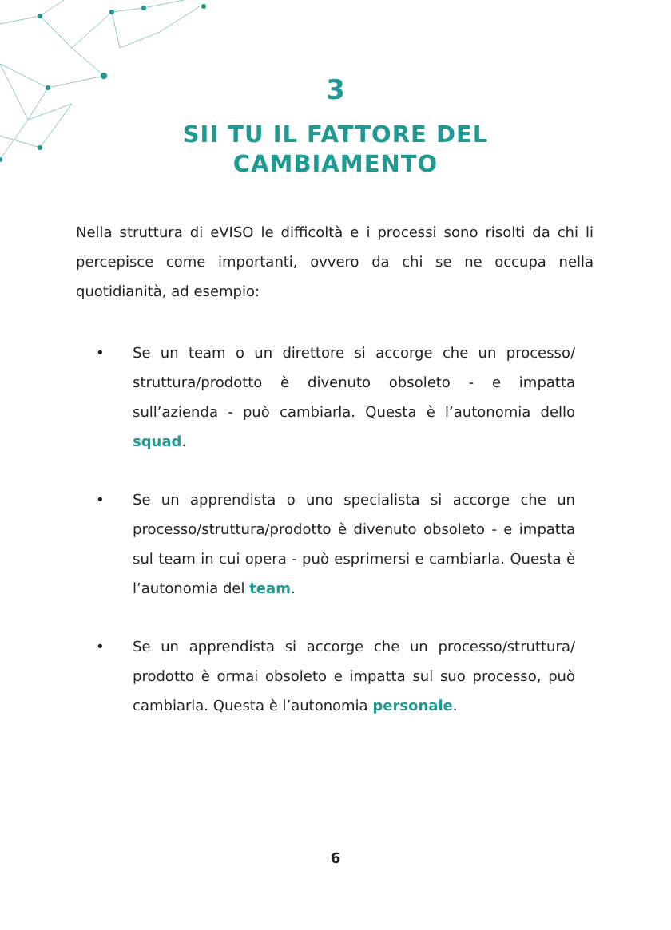3
SII TU IL FATTORE DEL
CAMBIAMENTO
Nella struttura di eVISO le difficoltà e i processi sono risolti da chi li percepisce come importanti, ovvero da chi se ne occupa nella quotidianità, ad esempio:
• Se un team o un direttore si accorge che un processo/ struttura/prodotto è divenuto obsoleto - e impatta sull’azienda - può cambiarla. Questa è l’autonomia dello squad.
• Se un apprendista o uno specialista si accorge che un processo/struttura/prodotto è divenuto obsoleto - e impatta sul team in cui opera - può esprimersi e cambiarla. Questa è l’autonomia del team.
• Se un apprendista si accorge che un processo/struttura/ prodotto è ormai obsoleto e impatta sul suo processo, può cambiarla. Questa è l’autonomia personale.
6